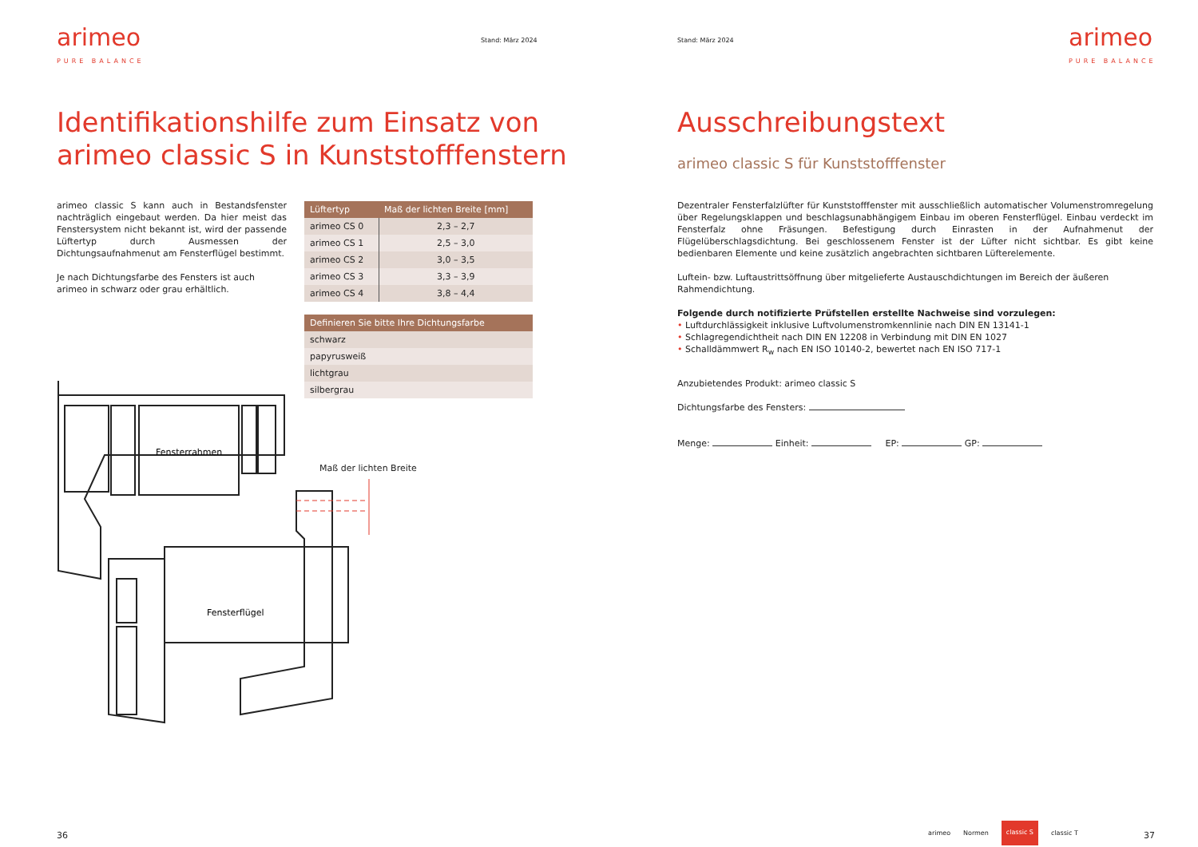arimeo
PURE BALANCE
Stand: März 2024
Identifikationshilfe zum Einsatz von arimeo classic S in Kunststofffenstern
arimeo classic S kann auch in Bestandsfenster nachträglich eingebaut werden. Da hier meist das Fenstersystem nicht bekannt ist, wird der passende Lüftertyp durch Ausmessen der Dichtungsaufnahmenut am Fensterflügel bestimmt.
Je nach Dichtungsfarbe des Fensters ist auch arimeo in schwarz oder grau erhältlich.
| Lüftertyp | Maß der lichten Breite [mm] |
| --- | --- |
| arimeo CS 0 | 2,3 – 2,7 |
| arimeo CS 1 | 2,5 – 3,0 |
| arimeo CS 2 | 3,0 – 3,5 |
| arimeo CS 3 | 3,3 – 3,9 |
| arimeo CS 4 | 3,8 – 4,4 |
| Definieren Sie bitte Ihre Dichtungsfarbe |
| --- |
| schwarz |
| papyrusweiß |
| lichtgrau |
| silbergrau |
Fensterrahmen
Fensterflügel
Maß der lichten Breite
36
Stand: März 2024 arimeo
PURE BALANCE
Ausschreibungstext
arimeo classic S für Kunststofffenster
Dezentraler Fensterfalzlüfter für Kunststofffenster mit ausschließlich automatischer Volumenstromregelung über Regelungsklappen und beschlagsunabhängigem Einbau im oberen Fensterflügel. Einbau verdeckt im Fensterfalz ohne Fräsungen. Befestigung durch Einrasten in der Aufnahmenut der Flügelüberschlagsdichtung. Bei geschlossenem Fenster ist der Lüfter nicht sichtbar. Es gibt keine bedienbaren Elemente und keine zusätzlich angebrachten sichtbaren Lüfterelemente.
Luftein- bzw. Luftaustrittsöffnung über mitgelieferte Austauschdichtungen im Bereich der äußeren Rahmendichtung.
Folgende durch notifizierte Prüfstellen erstellte Nachweise sind vorzulegen:
• Luftdurchlässigkeit inklusive Luftvolumenstromkennlinie nach DIN EN 13141-1
• Schlagregendichtheit nach DIN EN 12208 in Verbindung mit DIN EN 1027
• Schalldämmwert R<sub>w</sub> nach EN ISO 10140-2, bewertet nach EN ISO 717-1
Anzubietendes Produkt: arimeo classic S
Dichtungsfarbe des Fensters:
Menge: Einheit: EP: GP:
arimeo Normen classic S classic T
37